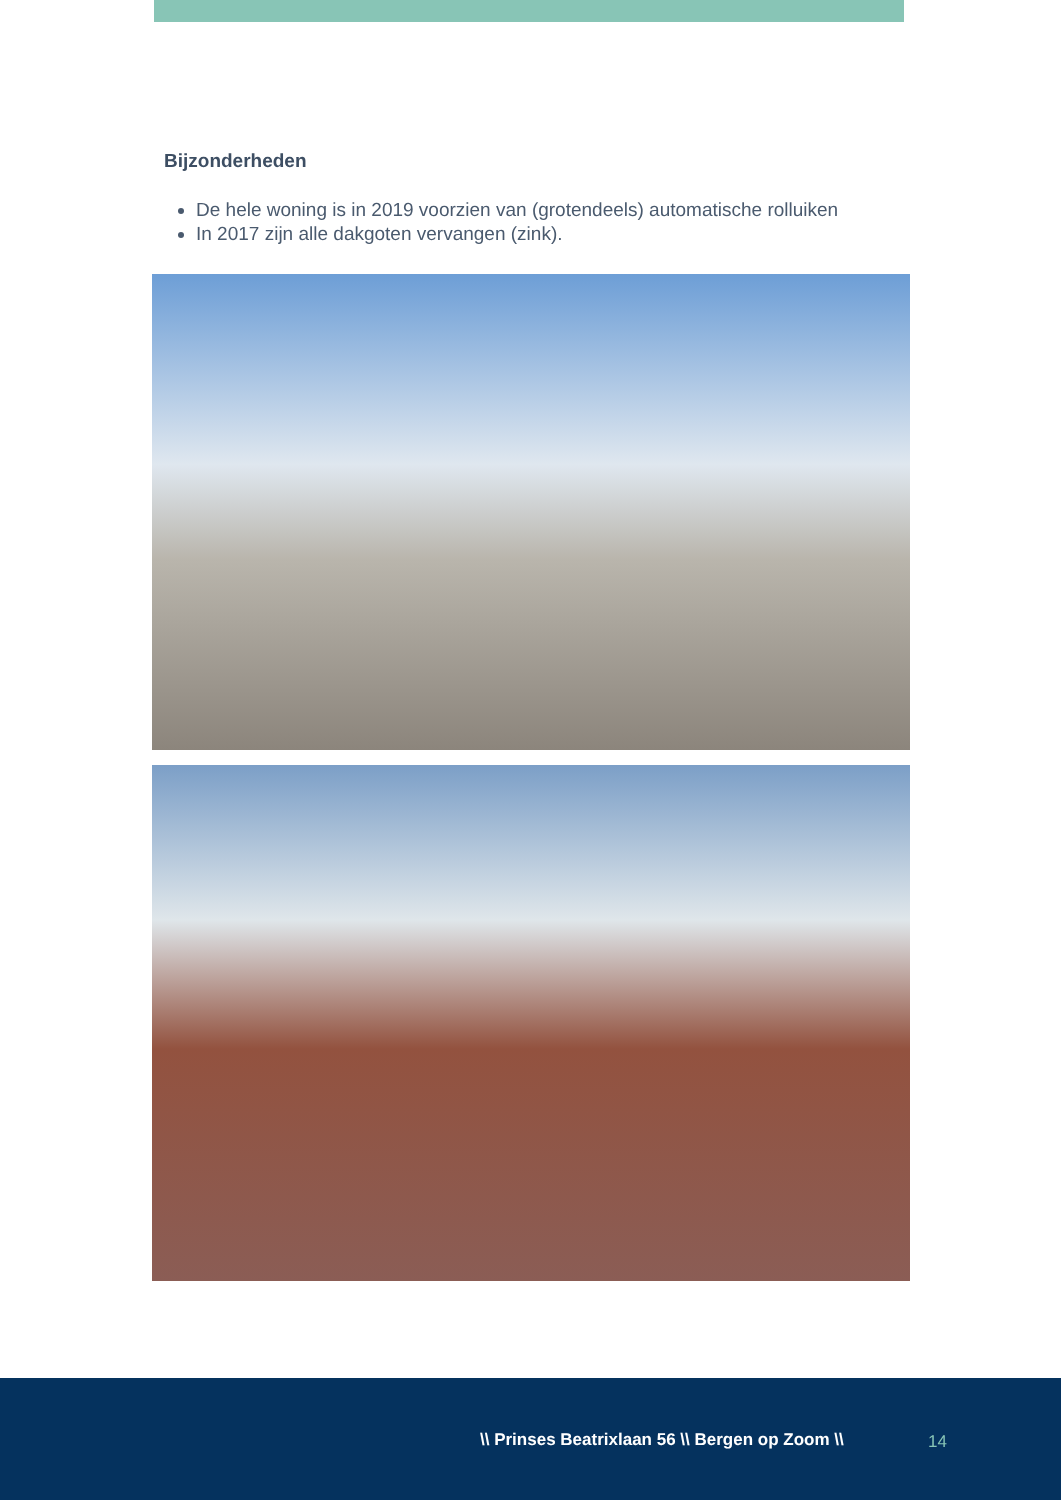Bijzonderheden
De hele woning is in 2019 voorzien van (grotendeels) automatische rolluiken
In 2017 zijn alle dakgoten vervangen (zink).
\\ Prinses Beatrixlaan 56 \\ Bergen op Zoom \\
14